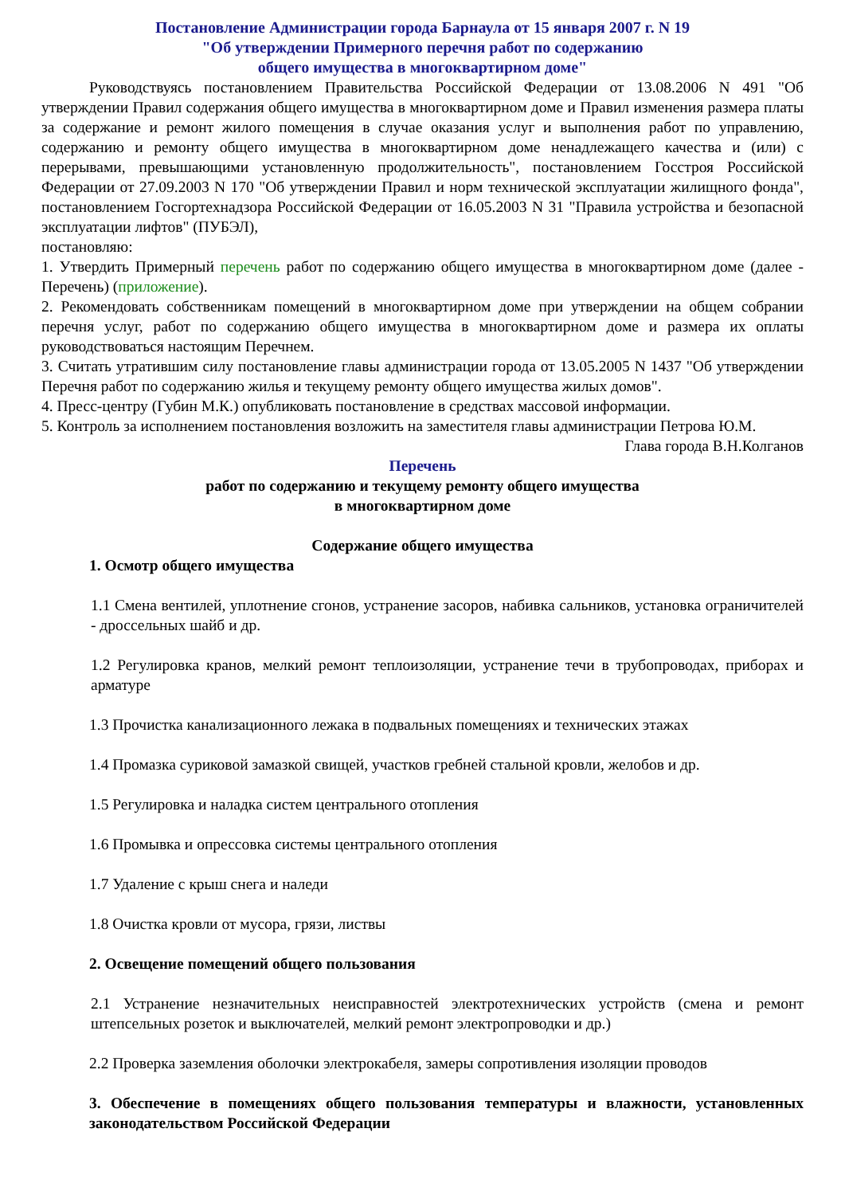Постановление Администрации города Барнаула от 15 января 2007 г. N 19
"Об утверждении Примерного перечня работ по содержанию
общего имущества в многоквартирном доме"
Руководствуясь постановлением Правительства Российской Федерации от 13.08.2006 N 491 "Об утверждении Правил содержания общего имущества в многоквартирном доме и Правил изменения размера платы за содержание и ремонт жилого помещения в случае оказания услуг и выполнения работ по управлению, содержанию и ремонту общего имущества в многоквартирном доме ненадлежащего качества и (или) с перерывами, превышающими установленную продолжительность", постановлением Госстроя Российской Федерации от 27.09.2003 N 170 "Об утверждении Правил и норм технической эксплуатации жилищного фонда", постановлением Госгортехнадзора Российской Федерации от 16.05.2003 N 31 "Правила устройства и безопасной эксплуатации лифтов" (ПУБЭЛ),
постановляю:
1. Утвердить Примерный перечень работ по содержанию общего имущества в многоквартирном доме (далее - Перечень) (приложение).
2. Рекомендовать собственникам помещений в многоквартирном доме при утверждении на общем собрании перечня услуг, работ по содержанию общего имущества в многоквартирном доме и размера их оплаты руководствоваться настоящим Перечнем.
3. Считать утратившим силу постановление главы администрации города от 13.05.2005 N 1437 "Об утверждении Перечня работ по содержанию жилья и текущему ремонту общего имущества жилых домов".
4. Пресс-центру (Губин М.К.) опубликовать постановление в средствах массовой информации.
5. Контроль за исполнением постановления возложить на заместителя главы администрации Петрова Ю.М.
Глава города В.Н.Колганов
Перечень
работ по содержанию и текущему ремонту общего имущества
в многоквартирном доме
Содержание общего имущества
1. Осмотр общего имущества
1.1 Смена вентилей, уплотнение сгонов, устранение засоров, набивка сальников, установка ограничителей - дроссельных шайб и др.
1.2 Регулировка кранов, мелкий ремонт теплоизоляции, устранение течи в трубопроводах, приборах и арматуре
1.3 Прочистка канализационного лежака в подвальных помещениях и технических этажах
1.4 Промазка суриковой замазкой свищей, участков гребней стальной кровли, желобов и др.
1.5 Регулировка и наладка систем центрального отопления
1.6 Промывка и опрессовка системы центрального отопления
1.7 Удаление с крыш снега и наледи
1.8 Очистка кровли от мусора, грязи, листвы
2. Освещение помещений общего пользования
2.1 Устранение незначительных неисправностей электротехнических устройств (смена и ремонт штепсельных розеток и выключателей, мелкий ремонт электропроводки и др.)
2.2 Проверка заземления оболочки электрокабеля, замеры сопротивления изоляции проводов
3. Обеспечение в помещениях общего пользования температуры и влажности, установленных законодательством Российской Федерации